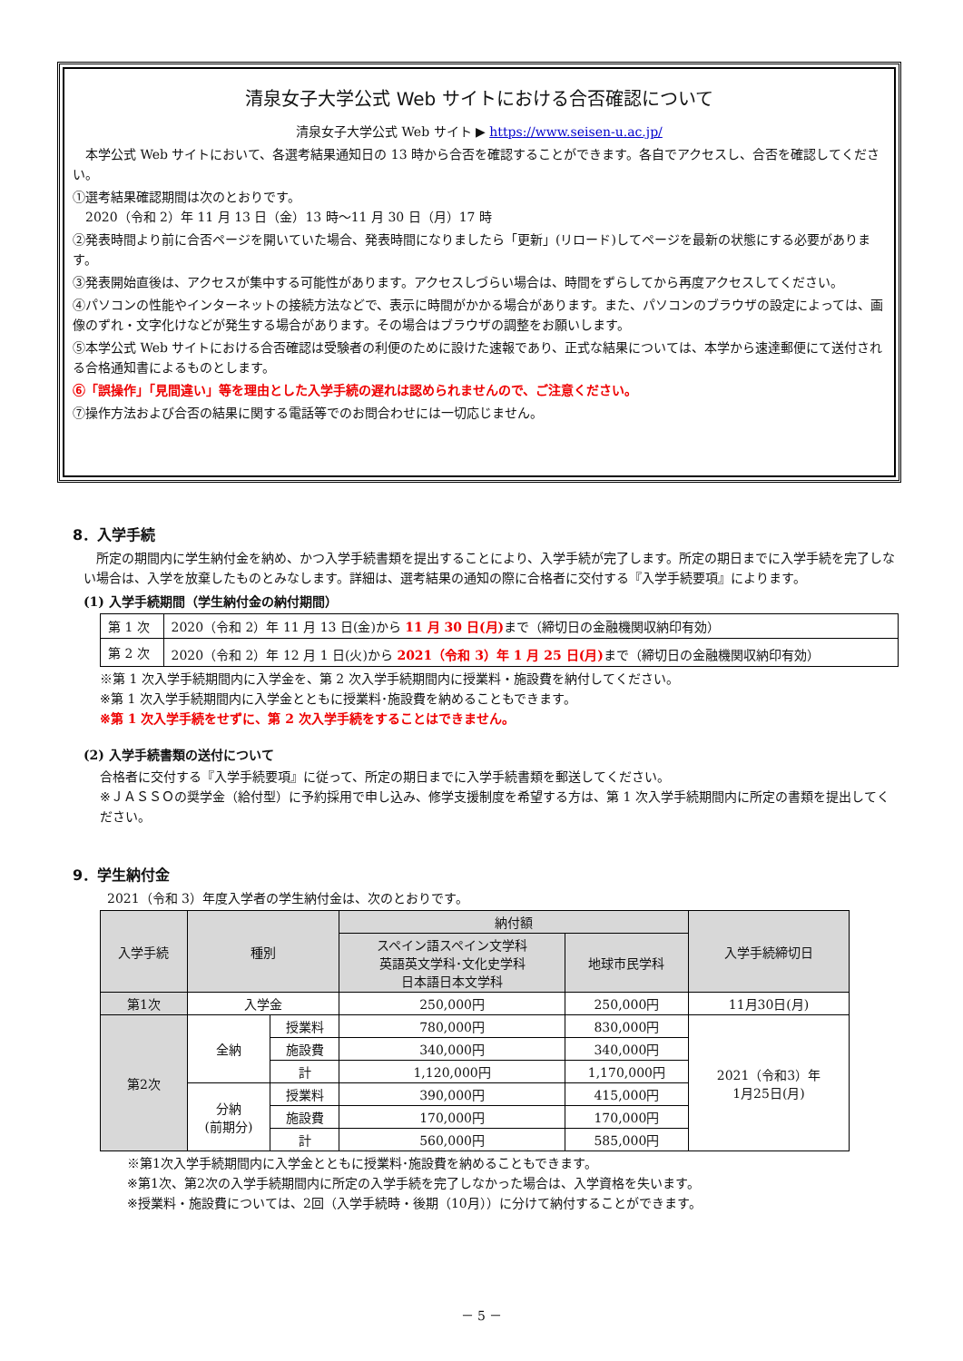清泉女子大学公式 Web サイトにおける合否確認について
清泉女子大学公式 Web サイト ▶ https://www.seisen-u.ac.jp/
　本学公式 Web サイトにおいて、各選考結果通知日の 13 時から合否を確認することができます。各自でアクセスし、合否を確認してください。
①選考結果確認期間は次のとおりです。
　2020（令和 2）年 11 月 13 日（金）13 時～11 月 30 日（月）17 時
②発表時間より前に合否ページを開いていた場合、発表時間になりましたら「更新」(リロード)してページを最新の状態にする必要があります。
③発表開始直後は、アクセスが集中する可能性があります。アクセスしづらい場合は、時間をずらしてから再度アクセスしてください。
④パソコンの性能やインターネットの接続方法などで、表示に時間がかかる場合があります。また、パソコンのブラウザの設定によっては、画像のずれ・文字化けなどが発生する場合があります。その場合はブラウザの調整をお願いします。
⑤本学公式 Web サイトにおける合否確認は受験者の利便のために設けた速報であり、正式な結果については、本学から速達郵便にて送付される合格通知書によるものとします。
⑥「誤操作」「見間違い」等を理由とした入学手続の遅れは認められませんので、ご注意ください。
⑦操作方法および合否の結果に関する電話等でのお問合わせには一切応じません。
8．入学手続
　所定の期間内に学生納付金を納め、かつ入学手続書類を提出することにより、入学手続が完了します。所定の期日までに入学手続を完了しない場合は、入学を放棄したものとみなします。詳細は、選考結果の通知の際に合格者に交付する『入学手続要項』によります。
(1) 入学手続期間（学生納付金の納付期間）
| 第 1 次 | 2020（令和 2）年 11 月 13 日(金)から 11 月 30 日(月) まで（締切日の金融機関収納印有効） |
| 第 2 次 | 2020（令和 2）年 12 月 1 日(火)から 2021（令和 3）年 1 月 25 日(月) まで（締切日の金融機関収納印有効） |
※第 1 次入学手続期間内に入学金を、第 2 次入学手続期間内に授業料・施設費を納付してください。
※第 1 次入学手続期間内に入学金とともに授業料･施設費を納めることもできます。
※第 1 次入学手続をせずに、第 2 次入学手続をすることはできません。
(2) 入学手続書類の送付について
合格者に交付する『入学手続要項』に従って、所定の期日までに入学手続書類を郵送してください。
※ＪＡＳＳＯの奨学金（給付型）に予約採用で申し込み、修学支援制度を希望する方は、第 1 次入学手続期間内に所定の書類を提出してください。
9．学生納付金
2021（令和 3）年度入学者の学生納付金は、次のとおりです。
| 入学手続 | 種別 | | 納付額 | | 入学手続締切日 |
| --- | --- | --- | --- | --- | --- |
| | | | スペイン語スペイン文学科 英語英文学科･文化史学科 日本語日本文学科 | 地球市民学科 | |
| 第1次 | 入学金 | | 250,000円 | 250,000円 | 11月30日(月) |
| 第2次 | 全納 | 授業料 | 780,000円 | 830,000円 | 2021（令和3）年 1月25日(月) |
| | | 施設費 | 340,000円 | 340,000円 | |
| | | 計 | 1,120,000円 | 1,170,000円 | |
| | 分納 (前期分) | 授業料 | 390,000円 | 415,000円 | |
| | | 施設費 | 170,000円 | 170,000円 | |
| | | 計 | 560,000円 | 585,000円 | |
※第1次入学手続期間内に入学金とともに授業料･施設費を納めることもできます。
※第1次、第2次の入学手続期間内に所定の入学手続を完了しなかった場合は、入学資格を失います。
※授業料・施設費については、2回（入学手続時・後期（10月））に分けて納付することができます。
－ 5 －